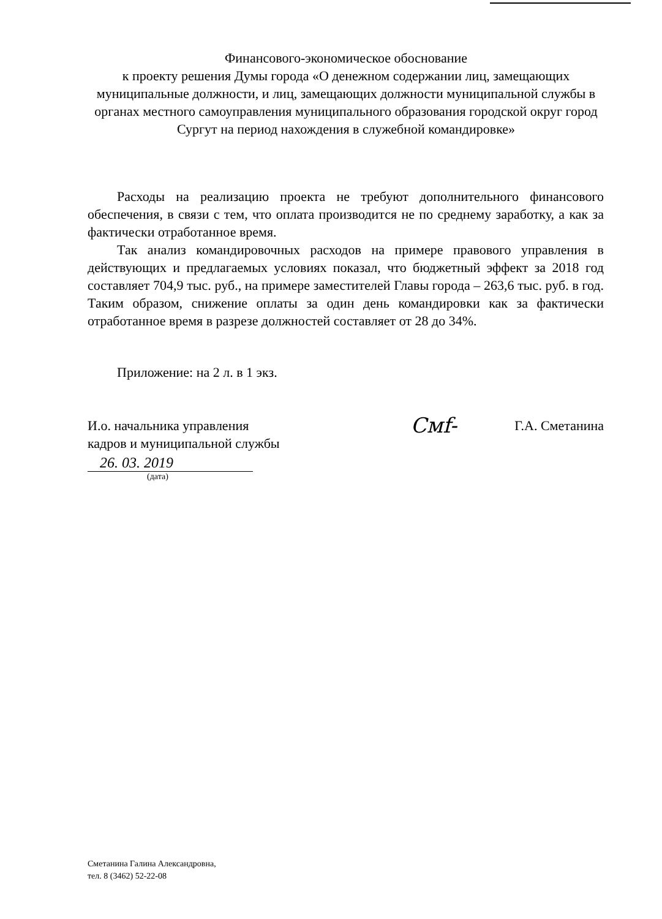Финансового-экономическое обоснование
к проекту решения Думы города «О денежном содержании лиц, замещающих муниципальные должности, и лиц, замещающих должности муниципальной службы в органах местного самоуправления муниципального образования городской округ город Сургут на период нахождения в служебной командировке»
Расходы на реализацию проекта не требуют дополнительного финансового обеспечения, в связи с тем, что оплата производится не по среднему заработку, а как за фактически отработанное время.
Так анализ командировочных расходов на примере правового управления в действующих и предлагаемых условиях показал, что бюджетный эффект за 2018 год составляет 704,9 тыс. руб., на примере заместителей Главы города – 263,6 тыс. руб. в год. Таким образом, снижение оплаты за один день командировки как за фактически отработанное время в разрезе должностей составляет от 28 до 34%.
Приложение: на 2 л. в 1 экз.
И.о. начальника управления
кадров и муниципальной службы
Смf-
Г.А. Сметанина
26. 03. 2019
(дата)
Сметанина Галина Александровна,
тел. 8 (3462) 52-22-08